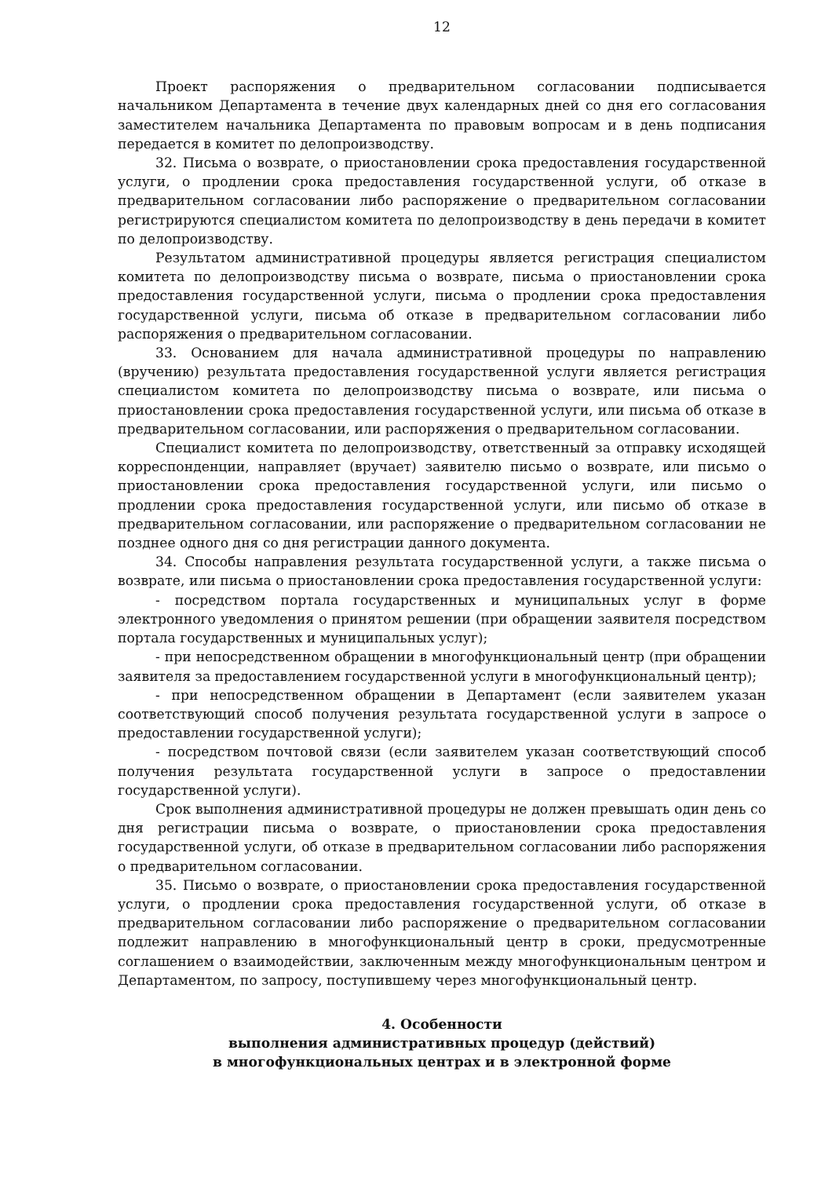12
Проект распоряжения о предварительном согласовании подписывается начальником Департамента в течение двух календарных дней со дня его согласования заместителем начальника Департамента по правовым вопросам и в день подписания передается в комитет по делопроизводству.
32. Письма о возврате, о приостановлении срока предоставления государственной услуги, о продлении срока предоставления государственной услуги, об отказе в предварительном согласовании либо распоряжение о предварительном согласовании регистрируются специалистом комитета по делопроизводству в день передачи в комитет по делопроизводству.
Результатом административной процедуры является регистрация специалистом комитета по делопроизводству письма о возврате, письма о приостановлении срока предоставления государственной услуги, письма о продлении срока предоставления государственной услуги, письма об отказе в предварительном согласовании либо распоряжения о предварительном согласовании.
33. Основанием для начала административной процедуры по направлению (вручению) результата предоставления государственной услуги является регистрация специалистом комитета по делопроизводству письма о возврате, или письма о приостановлении срока предоставления государственной услуги, или письма об отказе в предварительном согласовании, или распоряжения о предварительном согласовании.
Специалист комитета по делопроизводству, ответственный за отправку исходящей корреспонденции, направляет (вручает) заявителю письмо о возврате, или письмо о приостановлении срока предоставления государственной услуги, или письмо о продлении срока предоставления государственной услуги, или письмо об отказе в предварительном согласовании, или распоряжение о предварительном согласовании не позднее одного дня со дня регистрации данного документа.
34. Способы направления результата государственной услуги, а также письма о возврате, или письма о приостановлении срока предоставления государственной услуги:
- посредством портала государственных и муниципальных услуг в форме электронного уведомления о принятом решении (при обращении заявителя посредством портала государственных и муниципальных услуг);
- при непосредственном обращении в многофункциональный центр (при обращении заявителя за предоставлением государственной услуги в многофункциональный центр);
- при непосредственном обращении в Департамент (если заявителем указан соответствующий способ получения результата государственной услуги в запросе о предоставлении государственной услуги);
- посредством почтовой связи (если заявителем указан соответствующий способ получения результата государственной услуги в запросе о предоставлении государственной услуги).
Срок выполнения административной процедуры не должен превышать один день со дня регистрации письма о возврате, о приостановлении срока предоставления государственной услуги, об отказе в предварительном согласовании либо распоряжения о предварительном согласовании.
35. Письмо о возврате, о приостановлении срока предоставления государственной услуги, о продлении срока предоставления государственной услуги, об отказе в предварительном согласовании либо распоряжение о предварительном согласовании подлежит направлению в многофункциональный центр в сроки, предусмотренные соглашением о взаимодействии, заключенным между многофункциональным центром и Департаментом, по запросу, поступившему через многофункциональный центр.
4. Особенности
выполнения административных процедур (действий)
в многофункциональных центрах и в электронной форме